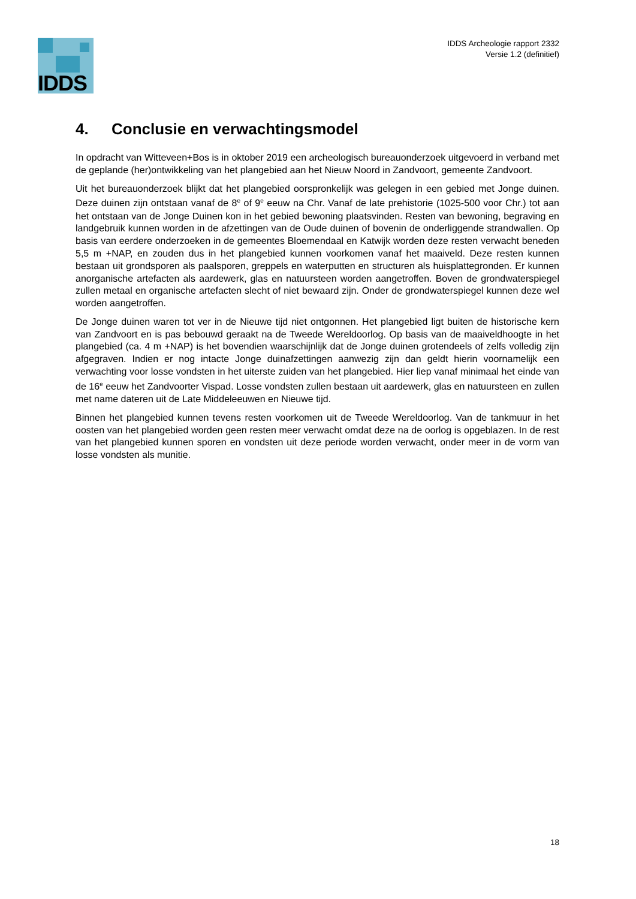IDDS
IDDS Archeologie rapport 2332
Versie 1.2 (definitief)
4. Conclusie en verwachtingsmodel
In opdracht van Witteveen+Bos is in oktober 2019 een archeologisch bureauonderzoek uitgevoerd in verband met de geplande (her)ontwikkeling van het plangebied aan het Nieuw Noord in Zandvoort, gemeente Zandvoort.
Uit het bureauonderzoek blijkt dat het plangebied oorspronkelijk was gelegen in een gebied met Jonge duinen. Deze duinen zijn ontstaan vanaf de 8<sup>e</sup> of 9<sup>e</sup> eeuw na Chr. Vanaf de late prehistorie (1025-500 voor Chr.) tot aan het ontstaan van de Jonge Duinen kon in het gebied bewoning plaatsvinden. Resten van bewoning, begraving en landgebruik kunnen worden in de afzettingen van de Oude duinen of bovenin de onderliggende strandwallen. Op basis van eerdere onderzoeken in de gemeentes Bloemendaal en Katwijk worden deze resten verwacht beneden 5,5 m +NAP, en zouden dus in het plangebied kunnen voorkomen vanaf het maaiveld. Deze resten kunnen bestaan uit grondsporen als paalsporen, greppels en waterputten en structuren als huisplattegronden. Er kunnen anorganische artefacten als aardewerk, glas en natuursteen worden aangetroffen. Boven de grondwaterspiegel zullen metaal en organische artefacten slecht of niet bewaard zijn. Onder de grondwaterspiegel kunnen deze wel worden aangetroffen.
De Jonge duinen waren tot ver in de Nieuwe tijd niet ontgonnen. Het plangebied ligt buiten de historische kern van Zandvoort en is pas bebouwd geraakt na de Tweede Wereldoorlog. Op basis van de maaiveldhoogte in het plangebied (ca. 4 m +NAP) is het bovendien waarschijnlijk dat de Jonge duinen grotendeels of zelfs volledig zijn afgegraven. Indien er nog intacte Jonge duinafzettingen aanwezig zijn dan geldt hierin voornamelijk een verwachting voor losse vondsten in het uiterste zuiden van het plangebied. Hier liep vanaf minimaal het einde van de 16<sup>e</sup> eeuw het Zandvoorter Vispad. Losse vondsten zullen bestaan uit aardewerk, glas en natuursteen en zullen met name dateren uit de Late Middeleeuwen en Nieuwe tijd.
Binnen het plangebied kunnen tevens resten voorkomen uit de Tweede Wereldoorlog. Van de tankmuur in het oosten van het plangebied worden geen resten meer verwacht omdat deze na de oorlog is opgeblazen. In de rest van het plangebied kunnen sporen en vondsten uit deze periode worden verwacht, onder meer in de vorm van losse vondsten als munitie.
18